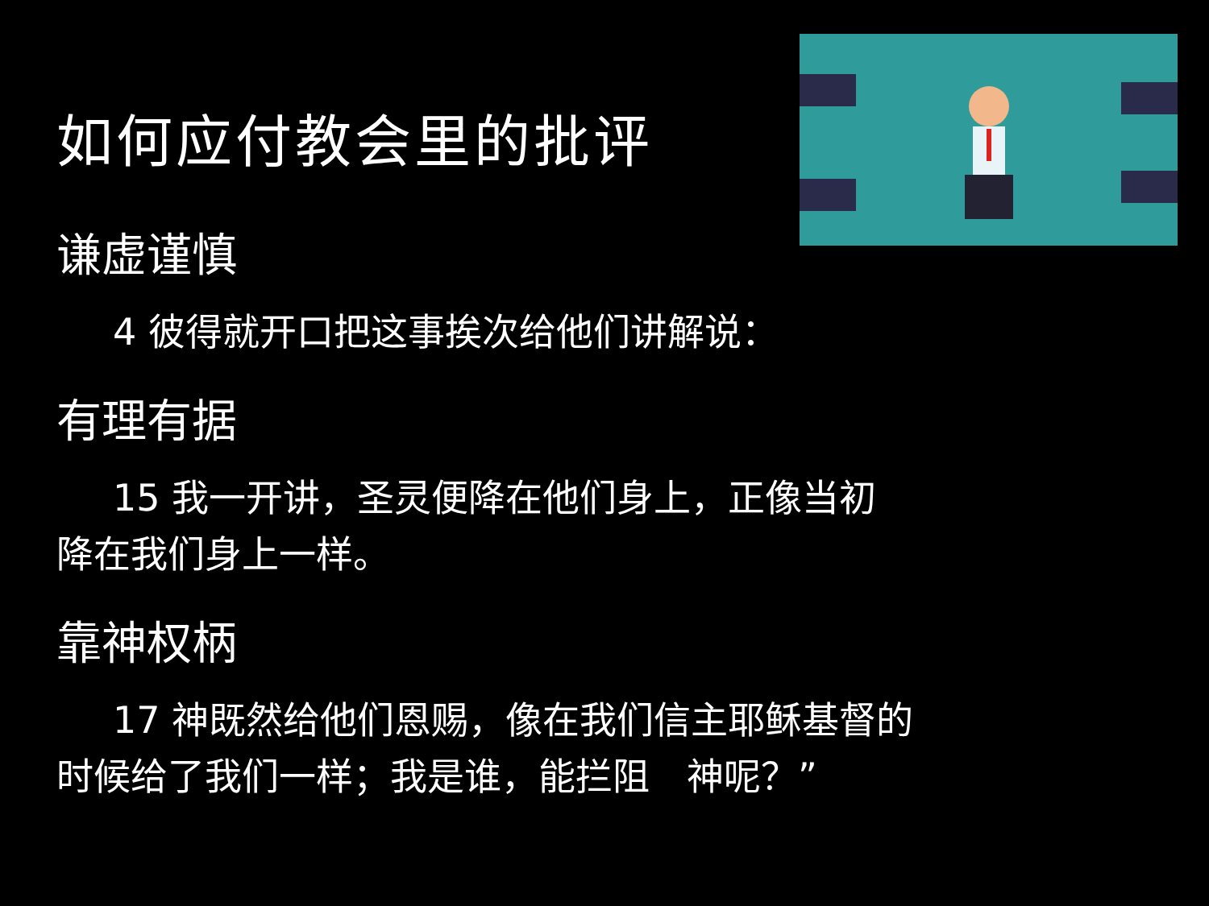如何应付教会里的批评
谦虚谨慎
4 彼得就开口把这事挨次给他们讲解说：
有理有据
15 我一开讲，圣灵便降在他们身上，正像当初
降在我们身上一样。
靠神权柄
17 神既然给他们恩赐，像在我们信主耶稣基督的
时候给了我们一样；我是谁，能拦阻　神呢？”